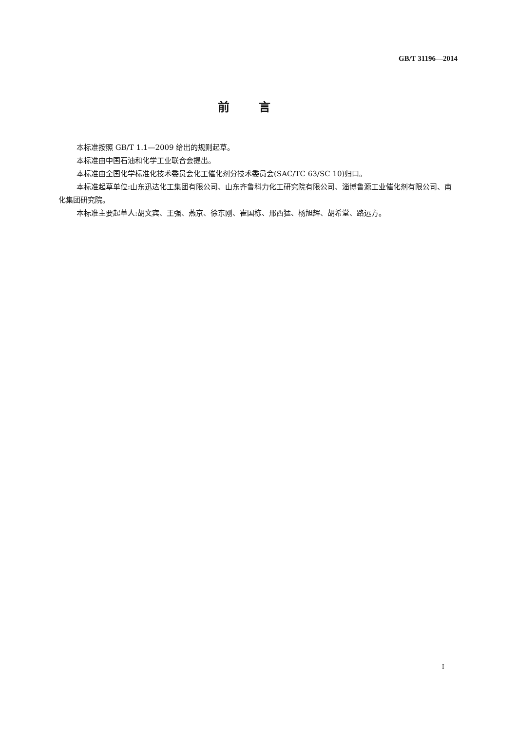GB/T 31196—2014
前言
本标准按照 GB/T 1.1—2009 给出的规则起草。
本标准由中国石油和化学工业联合会提出。
本标准由全国化学标准化技术委员会化工催化剂分技术委员会(SAC/TC 63/SC 10)归口。
本标准起草单位:山东迅达化工集团有限公司、山东齐鲁科力化工研究院有限公司、淄博鲁源工业催化剂有限公司、南化集团研究院。
本标准主要起草人:胡文宾、王强、燕京、徐东刚、崔国栋、邢西猛、杨旭辉、胡希堂、路远方。
I